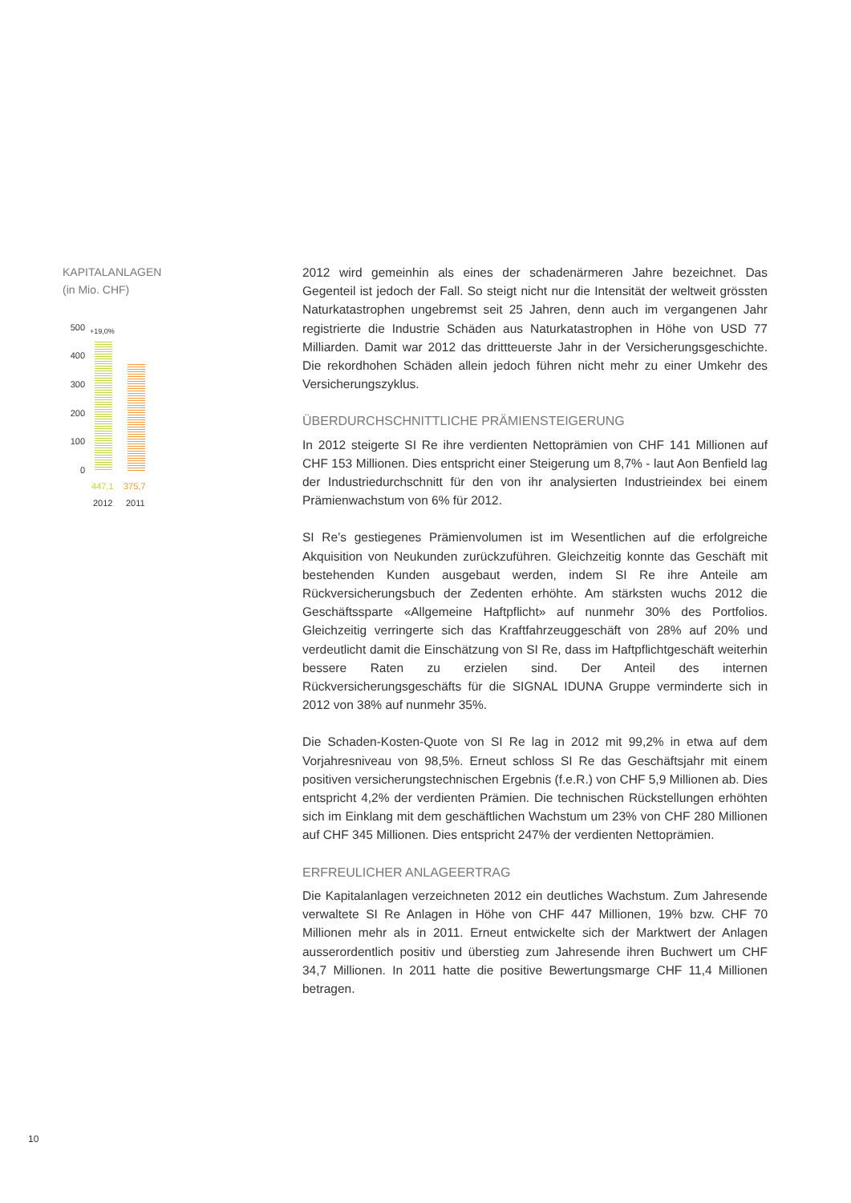KAPITALANLAGEN
(in Mio. CHF)
500
400
300
200
100
0
+19,0%
447,1 375,7
2012 2011
2012 wird gemeinhin als eines der schadenärmeren Jahre bezeichnet. Das Gegenteil ist jedoch der Fall. So steigt nicht nur die Intensität der weltweit grössten Naturkatastrophen ungebremst seit 25 Jahren, denn auch im vergangenen Jahr registrierte die Industrie Schäden aus Naturkatastrophen in Höhe von USD 77 Milliarden. Damit war 2012 das drittteuerste Jahr in der Versicherungsgeschichte. Die rekordhohen Schäden allein jedoch führen nicht mehr zu einer Umkehr des Versicherungszyklus.
ÜBERDURCHSCHNITTLICHE PRÄMIENSTEIGERUNG
In 2012 steigerte SI Re ihre verdienten Nettoprämien von CHF 141 Millionen auf CHF 153 Millionen. Dies entspricht einer Steigerung um 8,7% - laut Aon Benfield lag der Industriedurchschnitt für den von ihr analysierten Industrieindex bei einem Prämienwachstum von 6% für 2012.
SI Re’s gestiegenes Prämienvolumen ist im Wesentlichen auf die erfolgreiche Akquisition von Neukunden zurückzuführen. Gleichzeitig konnte das Geschäft mit bestehenden Kunden ausgebaut werden, indem SI Re ihre Anteile am Rückversicherungsbuch der Zedenten erhöhte. Am stärksten wuchs 2012 die Geschäftssparte «Allgemeine Haftpflicht» auf nunmehr 30% des Portfolios. Gleichzeitig verringerte sich das Kraftfahrzeuggeschäft von 28% auf 20% und verdeutlicht damit die Einschätzung von SI Re, dass im Haftpflichtgeschäft weiterhin bessere Raten zu erzielen sind. Der Anteil des internen Rückversicherungsgeschäfts für die SIGNAL IDUNA Gruppe verminderte sich in 2012 von 38% auf nunmehr 35%.
Die Schaden-Kosten-Quote von SI Re lag in 2012 mit 99,2% in etwa auf dem Vorjahresniveau von 98,5%. Erneut schloss SI Re das Geschäftsjahr mit einem positiven versicherungstechnischen Ergebnis (f.e.R.) von CHF 5,9 Millionen ab. Dies entspricht 4,2% der verdienten Prämien. Die technischen Rückstellungen erhöhten sich im Einklang mit dem geschäftlichen Wachstum um 23% von CHF 280 Millionen auf CHF 345 Millionen. Dies entspricht 247% der verdienten Nettoprämien.
ERFREULICHER ANLAGEERTRAG
Die Kapitalanlagen verzeichneten 2012 ein deutliches Wachstum. Zum Jahresende verwaltete SI Re Anlagen in Höhe von CHF 447 Millionen, 19% bzw. CHF 70 Millionen mehr als in 2011. Erneut entwickelte sich der Marktwert der Anlagen ausserordentlich positiv und überstieg zum Jahresende ihren Buchwert um CHF 34,7 Millionen. In 2011 hatte die positive Bewertungsmarge CHF 11,4 Millionen betragen.
10